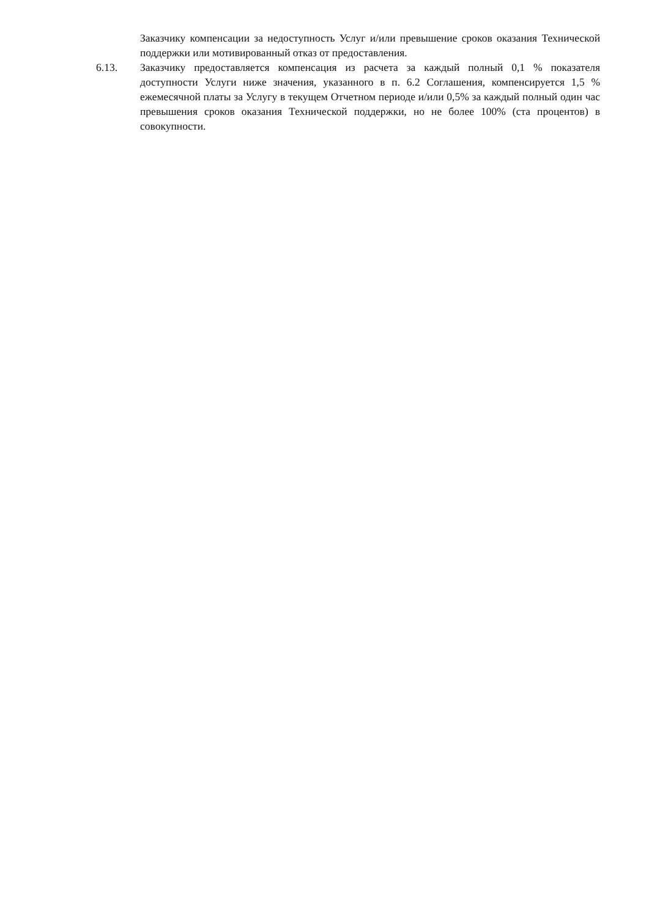Заказчику компенсации за недоступность Услуг и/или превышение сроков оказания Технической поддержки или мотивированный отказ от предоставления.
6.13. Заказчику предоставляется компенсация из расчета за каждый полный 0,1 % показателя доступности Услуги ниже значения, указанного в п. 6.2 Соглашения, компенсируется 1,5 % ежемесячной платы за Услугу в текущем Отчетном периоде и/или 0,5% за каждый полный один час превышения сроков оказания Технической поддержки, но не более 100% (ста процентов) в совокупности.